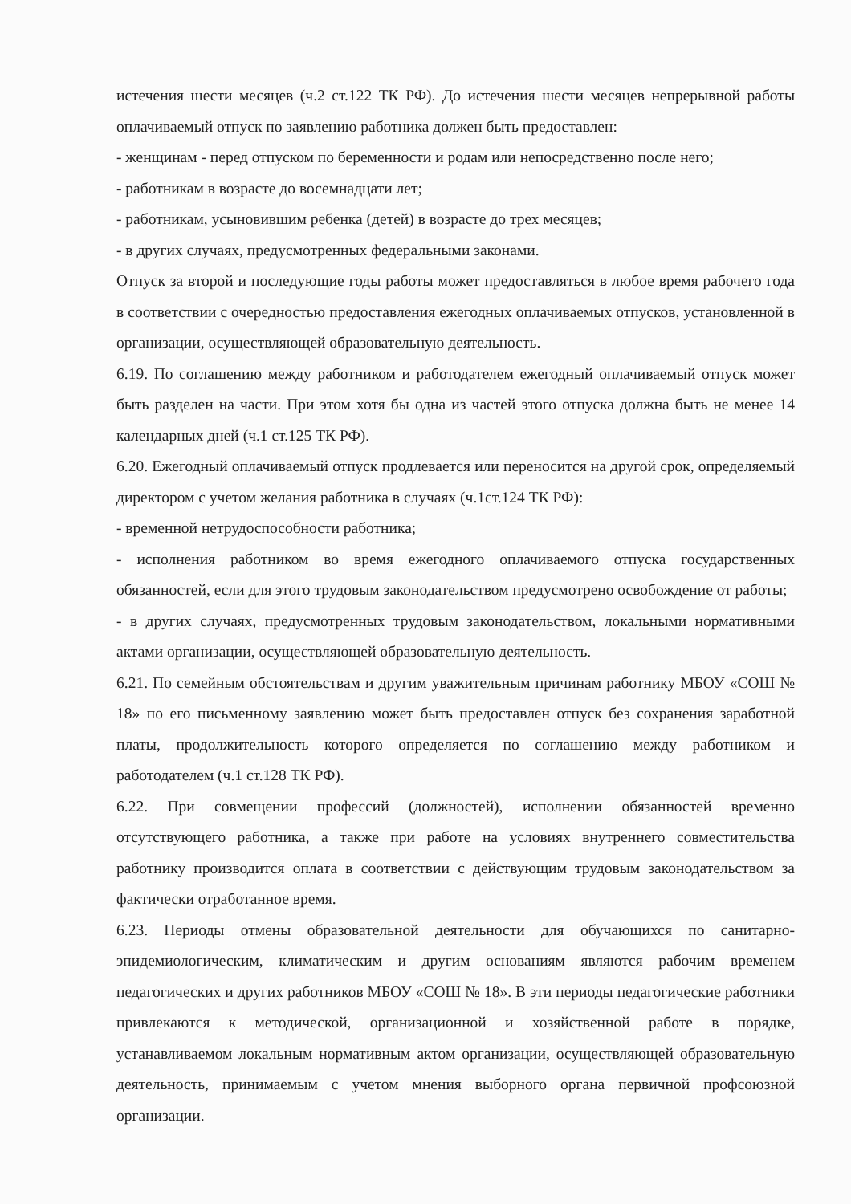истечения шести месяцев (ч.2 ст.122 ТК РФ). До истечения шести месяцев непрерывной работы оплачиваемый отпуск по заявлению работника должен быть предоставлен:
- женщинам - перед отпуском по беременности и родам или непосредственно после него;
- работникам в возрасте до восемнадцати лет;
- работникам, усыновившим ребенка (детей) в возрасте до трех месяцев;
- в других случаях, предусмотренных федеральными законами.
Отпуск за второй и последующие годы работы может предоставляться в любое время рабочего года в соответствии с очередностью предоставления ежегодных оплачиваемых отпусков, установленной в организации, осуществляющей образовательную деятельность.
6.19. По соглашению между работником и работодателем ежегодный оплачиваемый отпуск может быть разделен на части. При этом хотя бы одна из частей этого отпуска должна быть не менее 14 календарных дней (ч.1 ст.125 ТК РФ).
6.20. Ежегодный оплачиваемый отпуск продлевается или переносится на другой срок, определяемый директором с учетом желания работника в случаях (ч.1ст.124 ТК РФ):
- временной нетрудоспособности работника;
- исполнения работником во время ежегодного оплачиваемого отпуска государственных обязанностей, если для этого трудовым законодательством предусмотрено освобождение от работы;
- в других случаях, предусмотренных трудовым законодательством, локальными нормативными актами организации, осуществляющей образовательную деятельность.
6.21. По семейным обстоятельствам и другим уважительным причинам работнику МБОУ «СОШ № 18» по его письменному заявлению может быть предоставлен отпуск без сохранения заработной платы, продолжительность которого определяется по соглашению между работником и работодателем (ч.1 ст.128 ТК РФ).
6.22. При совмещении профессий (должностей), исполнении обязанностей временно отсутствующего работника, а также при работе на условиях внутреннего совместительства работнику производится оплата в соответствии с действующим трудовым законодательством за фактически отработанное время.
6.23. Периоды отмены образовательной деятельности для обучающихся по санитарно-эпидемиологическим, климатическим и другим основаниям являются рабочим временем педагогических и других работников МБОУ «СОШ № 18». В эти периоды педагогические работники привлекаются к методической, организационной и хозяйственной работе в порядке, устанавливаемом локальным нормативным актом организации, осуществляющей образовательную деятельность, принимаемым с учетом мнения выборного органа первичной профсоюзной организации.